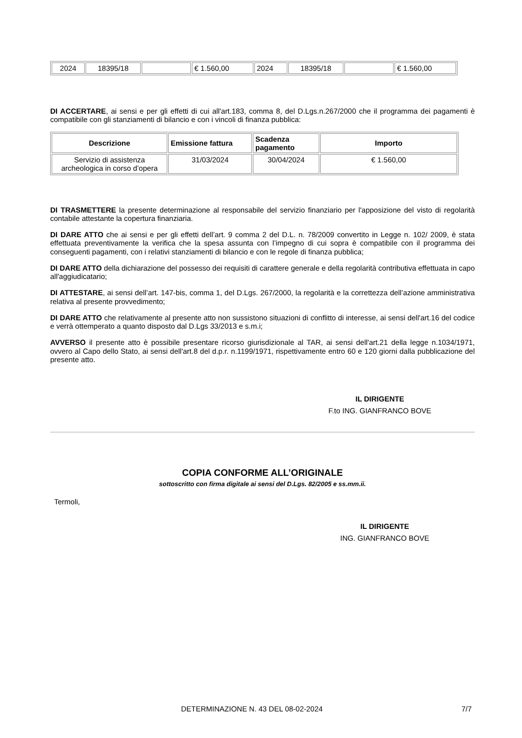| 2024 | 18395/18 | | € 1.560,00 | 2024 | 18395/18 | | € 1.560,00 |
DI ACCERTARE, ai sensi e per gli effetti di cui all'art.183, comma 8, del D.Lgs.n.267/2000 che il programma dei pagamenti è compatibile con gli stanziamenti di bilancio e con i vincoli di finanza pubblica:
| Descrizione | Emissione fattura | Scadenza pagamento | Importo |
| --- | --- | --- | --- |
| Servizio di assistenza archeologica in corso d’opera | 31/03/2024 | 30/04/2024 | € 1.560,00 |
DI TRASMETTERE la presente determinazione al responsabile del servizio finanziario per l'apposizione del visto di regolarità contabile attestante la copertura finanziaria.
DI DARE ATTO che ai sensi e per gli effetti dell’art. 9 comma 2 del D.L. n. 78/2009 convertito in Legge n. 102/ 2009, è stata effettuata preventivamente la verifica che la spesa assunta con l’impegno di cui sopra è compatibile con il programma dei conseguenti pagamenti, con i relativi stanziamenti di bilancio e con le regole di finanza pubblica;
DI DARE ATTO della dichiarazione del possesso dei requisiti di carattere generale e della regolarità contributiva effettuata in capo all'aggiudicatario;
DI ATTESTARE, ai sensi dell’art. 147-bis, comma 1, del D.Lgs. 267/2000, la regolarità e la correttezza dell’azione amministrativa relativa al presente provvedimento;
DI DARE ATTO che relativamente al presente atto non sussistono situazioni di conflitto di interesse, ai sensi dell'art.16 del codice e verrà ottemperato a quanto disposto dal D.Lgs 33/2013 e s.m.i;
AVVERSO il presente atto è possibile presentare ricorso giurisdizionale al TAR, ai sensi dell'art.21 della legge n.1034/1971, ovvero al Capo dello Stato, ai sensi dell'art.8 del d.p.r. n.1199/1971, rispettivamente entro 60 e 120 giorni dalla pubblicazione del presente atto.
IL DIRIGENTE
F.to ING. GIANFRANCO BOVE
COPIA CONFORME ALL’ORIGINALE
sottoscritto con firma digitale ai sensi del D.Lgs. 82/2005 e ss.mm.ii.
Termoli,
IL DIRIGENTE
ING. GIANFRANCO BOVE
DETERMINAZIONE N. 43 DEL 08-02-2024
7/7